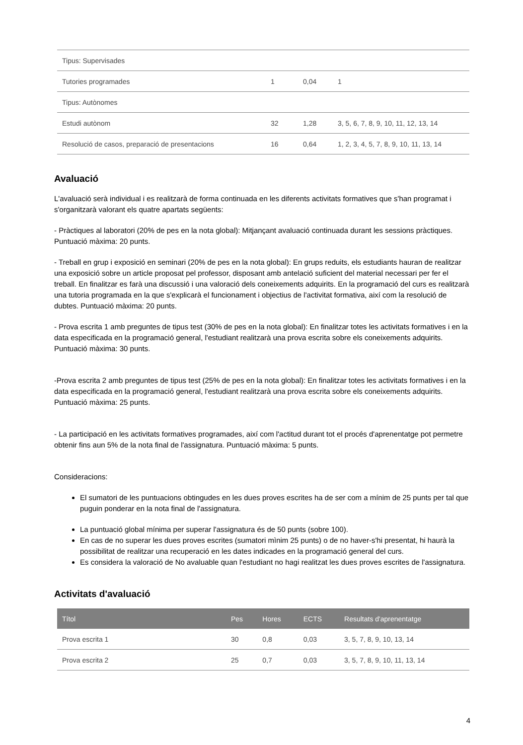| Tipus: Supervisades | | | |
| Tutories programades | 1 | 0,04 | 1 |
| Tipus: Autònomes | | | |
| Estudi autònom | 32 | 1,28 | 3, 5, 6, 7, 8, 9, 10, 11, 12, 13, 14 |
| Resolució de casos, preparació de presentacions | 16 | 0,64 | 1, 2, 3, 4, 5, 7, 8, 9, 10, 11, 13, 14 |
Avaluació
L'avaluació serà individual i es realitzarà de forma continuada en les diferents activitats formatives que s'han programat i s'organitzarà valorant els quatre apartats següents:
- Pràctiques al laboratori (20% de pes en la nota global): Mitjançant avaluació continuada durant les sessions pràctiques. Puntuació màxima: 20 punts.
- Treball en grup i exposició en seminari (20% de pes en la nota global): En grups reduits, els estudiants hauran de realitzar una exposició sobre un article proposat pel professor, disposant amb antelació suficient del material necessari per fer el treball. En finalitzar es farà una discussió i una valoració dels coneixements adquirits. En la programació del curs es realitzarà una tutoria programada en la que s'explicarà el funcionament i objectius de l'activitat formativa, així com la resolució de dubtes. Puntuació màxima: 20 punts.
- Prova escrita 1 amb preguntes de tipus test (30% de pes en la nota global): En finalitzar totes les activitats formatives i en la data especificada en la programació general, l'estudiant realitzarà una prova escrita sobre els coneixements adquirits. Puntuació màxima: 30 punts.
-Prova escrita 2 amb preguntes de tipus test (25% de pes en la nota global): En finalitzar totes les activitats formatives i en la data especificada en la programació general, l'estudiant realitzarà una prova escrita sobre els coneixements adquirits. Puntuació màxima: 25 punts.
- La participació en les activitats formatives programades, així com l'actitud durant tot el procés d'aprenentatge pot permetre obtenir fins aun 5% de la nota final de l'assignatura. Puntuació màxima: 5 punts.
Consideracions:
El sumatori de les puntuacions obtingudes en les dues proves escrites ha de ser com a mínim de 25 punts per tal que puguin ponderar en la nota final de l'assignatura.
La puntuació global mínima per superar l'assignatura és de 50 punts (sobre 100).
En cas de no superar les dues proves escrites (sumatori mìnim 25 punts) o de no haver-s'hi presentat, hi haurà la possibilitat de realitzar una recuperació en les dates indicades en la programació general del curs.
Es considera la valoració de No avaluable quan l'estudiant no hagi realitzat les dues proves escrites de l'assignatura.
Activitats d'avaluació
| Títol | Pes | Hores | ECTS | Resultats d'aprenentatge |
| --- | --- | --- | --- | --- |
| Prova escrita 1 | 30 | 0,8 | 0,03 | 3, 5, 7, 8, 9, 10, 13, 14 |
| Prova escrita 2 | 25 | 0,7 | 0,03 | 3, 5, 7, 8, 9, 10, 11, 13, 14 |
4